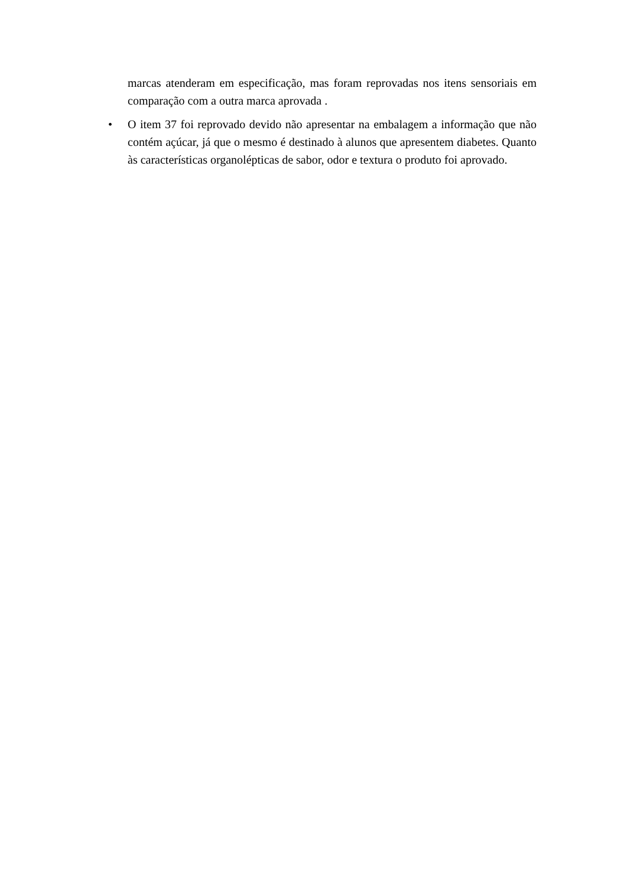marcas atenderam em especificação, mas foram reprovadas nos itens sensoriais em comparação com a outra marca aprovada .
• O item 37 foi reprovado devido não apresentar na embalagem a informação que não contém açúcar, já que o mesmo é destinado à alunos que apresentem diabetes. Quanto às características organolépticas de sabor, odor e textura o produto foi aprovado.